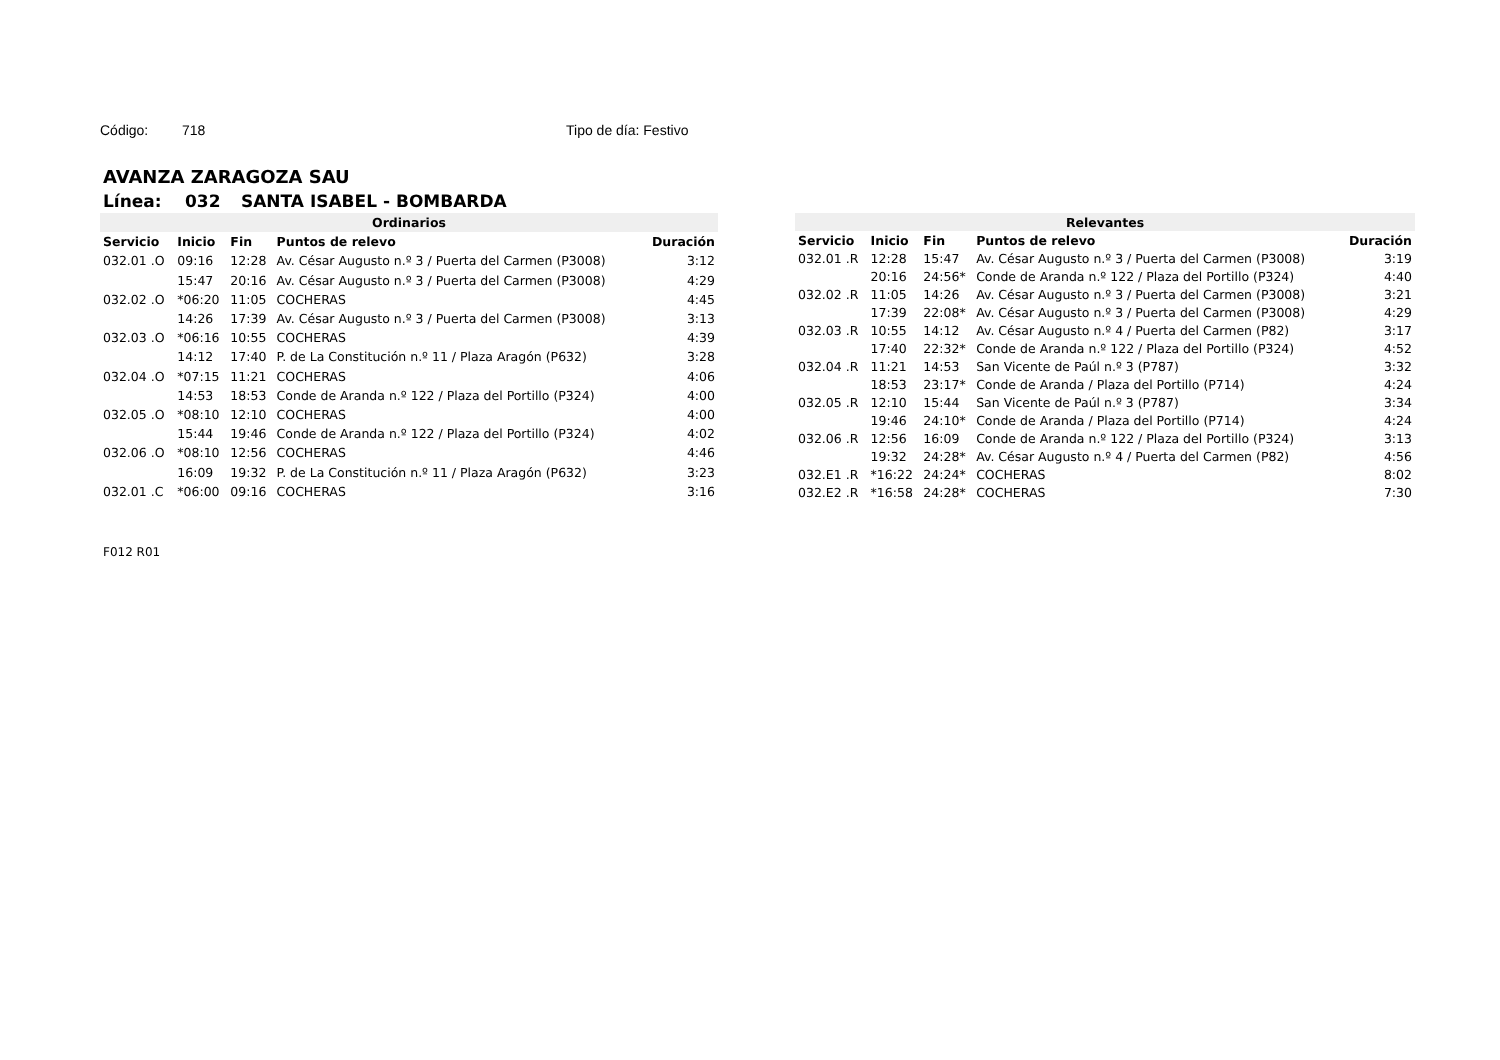Código: 718 Tipo de día: Festivo
AVANZA ZARAGOZA SAU
Línea: 032 SANTA ISABEL - BOMBARDA
| Ordinarios | | | | |
| --- | --- | --- | --- | --- |
| Servicio | Inicio | Fin | Puntos de relevo | Duración |
| 032.01 .O | 09:16 | 12:28 | Av. César Augusto n.º 3 / Puerta del Carmen (P3008) | 3:12 |
| | 15:47 | 20:16 | Av. César Augusto n.º 3 / Puerta del Carmen (P3008) | 4:29 |
| 032.02 .O | *06:20 | 11:05 | COCHERAS | 4:45 |
| | 14:26 | 17:39 | Av. César Augusto n.º 3 / Puerta del Carmen (P3008) | 3:13 |
| 032.03 .O | *06:16 | 10:55 | COCHERAS | 4:39 |
| | 14:12 | 17:40 | P. de La Constitución n.º 11 / Plaza Aragón (P632) | 3:28 |
| 032.04 .O | *07:15 | 11:21 | COCHERAS | 4:06 |
| | 14:53 | 18:53 | Conde de Aranda n.º 122 / Plaza del Portillo (P324) | 4:00 |
| 032.05 .O | *08:10 | 12:10 | COCHERAS | 4:00 |
| | 15:44 | 19:46 | Conde de Aranda n.º 122 / Plaza del Portillo (P324) | 4:02 |
| 032.06 .O | *08:10 | 12:56 | COCHERAS | 4:46 |
| | 16:09 | 19:32 | P. de La Constitución n.º 11 / Plaza Aragón (P632) | 3:23 |
| 032.01 .C | *06:00 | 09:16 | COCHERAS | 3:16 |
| Relevantes | | | | |
| --- | --- | --- | --- | --- |
| Servicio | Inicio | Fin | Puntos de relevo | Duración |
| 032.01 .R | 12:28 | 15:47 | Av. César Augusto n.º 3 / Puerta del Carmen (P3008) | 3:19 |
| | 20:16 | 24:56* | Conde de Aranda n.º 122 / Plaza del Portillo (P324) | 4:40 |
| 032.02 .R | 11:05 | 14:26 | Av. César Augusto n.º 3 / Puerta del Carmen (P3008) | 3:21 |
| | 17:39 | 22:08* | Av. César Augusto n.º 3 / Puerta del Carmen (P3008) | 4:29 |
| 032.03 .R | 10:55 | 14:12 | Av. César Augusto n.º 4 / Puerta del Carmen (P82) | 3:17 |
| | 17:40 | 22:32* | Conde de Aranda n.º 122 / Plaza del Portillo (P324) | 4:52 |
| 032.04 .R | 11:21 | 14:53 | San Vicente de Paúl n.º 3 (P787) | 3:32 |
| | 18:53 | 23:17* | Conde de Aranda / Plaza del Portillo (P714) | 4:24 |
| 032.05 .R | 12:10 | 15:44 | San Vicente de Paúl n.º 3 (P787) | 3:34 |
| | 19:46 | 24:10* | Conde de Aranda / Plaza del Portillo (P714) | 4:24 |
| 032.06 .R | 12:56 | 16:09 | Conde de Aranda n.º 122 / Plaza del Portillo (P324) | 3:13 |
| | 19:32 | 24:28* | Av. César Augusto n.º 4 / Puerta del Carmen (P82) | 4:56 |
| 032.E1 .R | *16:22 | 24:24* | COCHERAS | 8:02 |
| 032.E2 .R | *16:58 | 24:28* | COCHERAS | 7:30 |
F012 R01